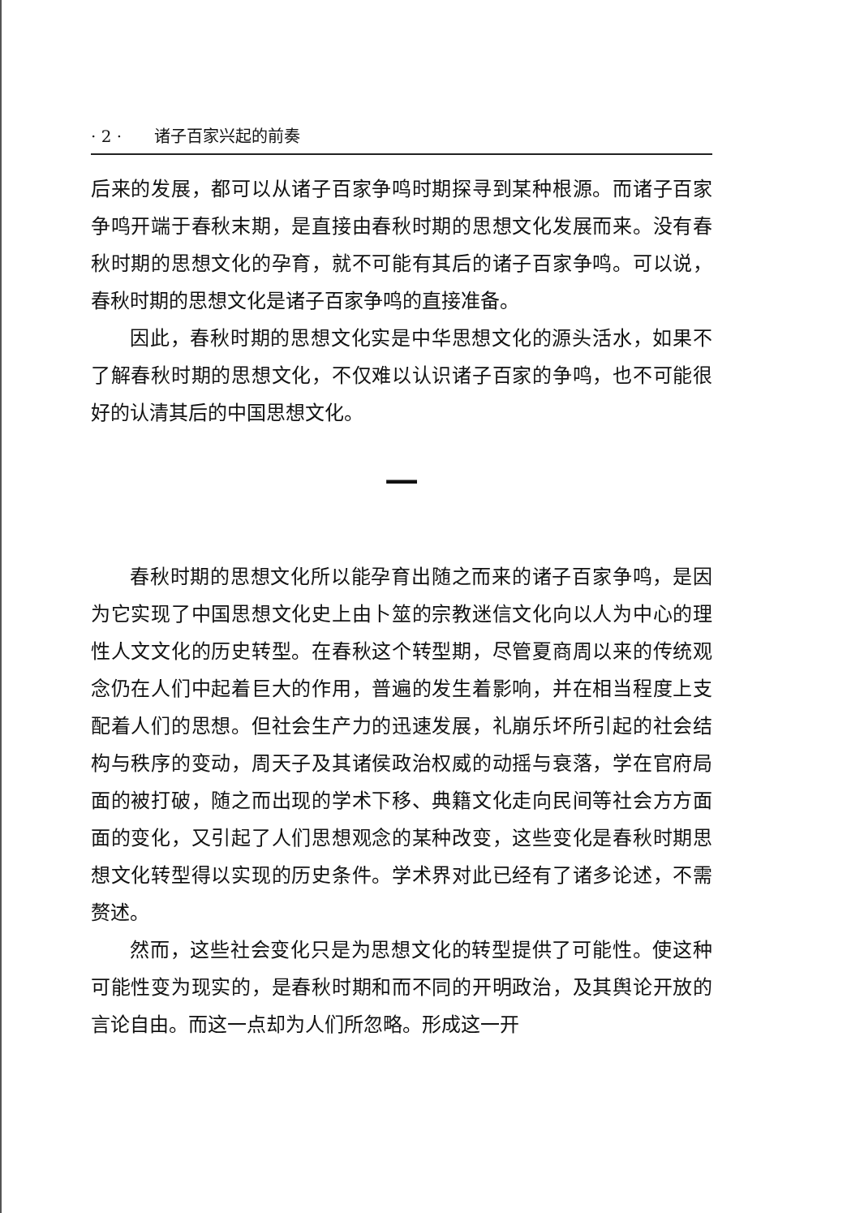· 2 · 诸子百家兴起的前奏
后来的发展，都可以从诸子百家争鸣时期探寻到某种根源。而诸子百家争鸣开端于春秋末期，是直接由春秋时期的思想文化发展而来。没有春秋时期的思想文化的孕育，就不可能有其后的诸子百家争鸣。可以说，春秋时期的思想文化是诸子百家争鸣的直接准备。
因此，春秋时期的思想文化实是中华思想文化的源头活水，如果不了解春秋时期的思想文化，不仅难以认识诸子百家的争鸣，也不可能很好的认清其后的中国思想文化。
一
春秋时期的思想文化所以能孕育出随之而来的诸子百家争鸣，是因为它实现了中国思想文化史上由卜筮的宗教迷信文化向以人为中心的理性人文文化的历史转型。在春秋这个转型期，尽管夏商周以来的传统观念仍在人们中起着巨大的作用，普遍的发生着影响，并在相当程度上支配着人们的思想。但社会生产力的迅速发展，礼崩乐坏所引起的社会结构与秩序的变动，周天子及其诸侯政治权威的动摇与衰落，学在官府局面的被打破，随之而出现的学术下移、典籍文化走向民间等社会方方面面的变化，又引起了人们思想观念的某种改变，这些变化是春秋时期思想文化转型得以实现的历史条件。学术界对此已经有了诸多论述，不需赘述。
然而，这些社会变化只是为思想文化的转型提供了可能性。使这种可能性变为现实的，是春秋时期和而不同的开明政治，及其舆论开放的言论自由。而这一点却为人们所忽略。形成这一开